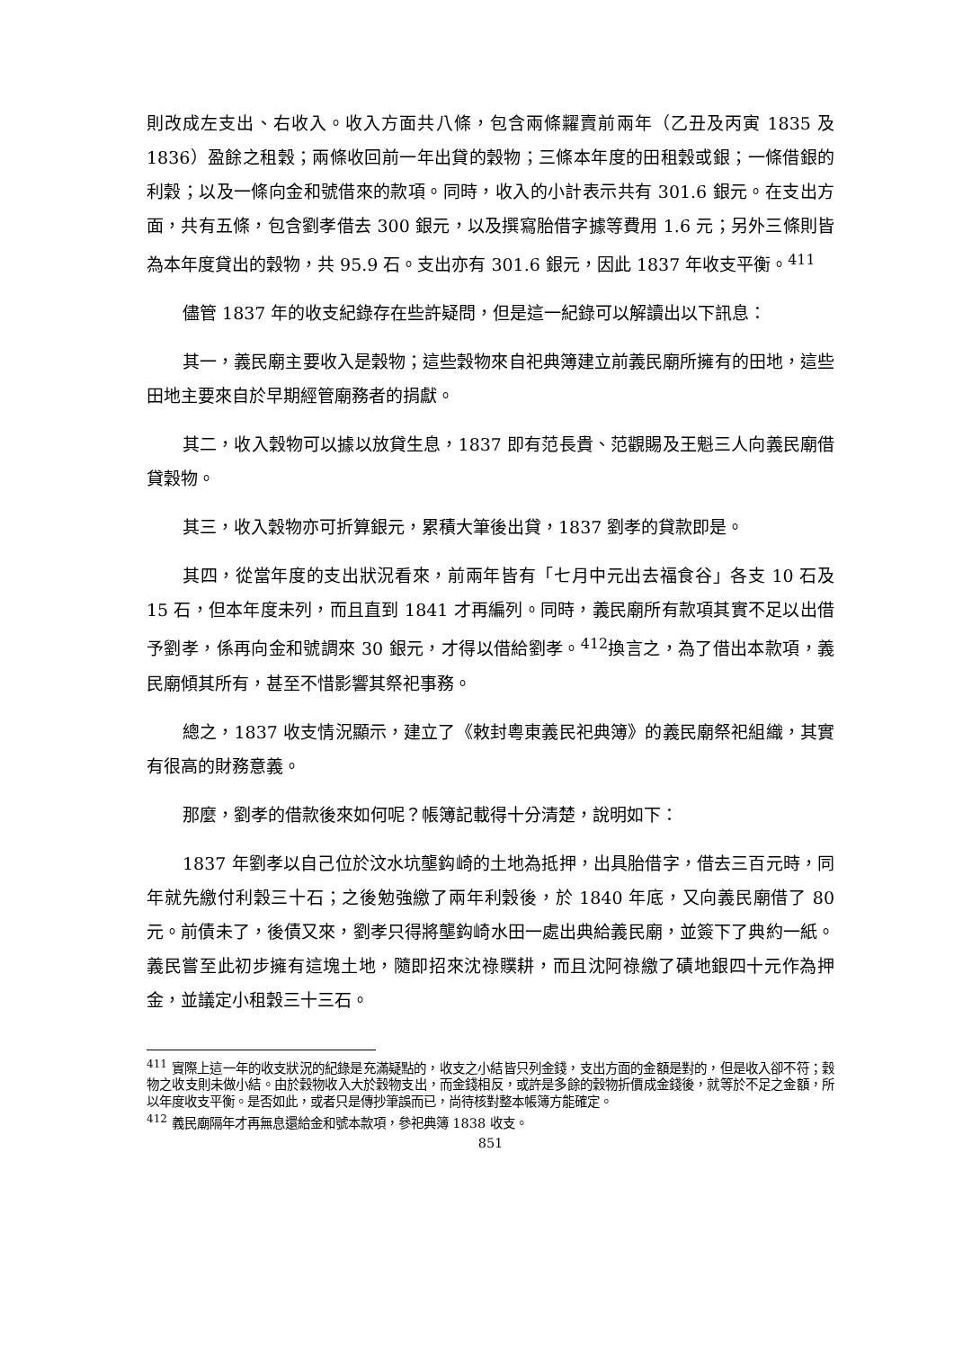則改成左支出、右收入。收入方面共八條，包含兩條糶賣前兩年（乙丑及丙寅 1835 及 1836）盈餘之租穀；兩條收回前一年出貸的穀物；三條本年度的田租穀或銀；一條借銀的利穀；以及一條向金和號借來的款項。同時，收入的小計表示共有 301.6 銀元。在支出方面，共有五條，包含劉孝借去 300 銀元，以及撰寫胎借字據等費用 1.6 元；另外三條則皆為本年度貸出的穀物，共 95.9 石。支出亦有 301.6 銀元，因此 1837 年收支平衡。<sup>411</sup>
儘管 1837 年的收支紀錄存在些許疑問，但是這一紀錄可以解讀出以下訊息：
其一，義民廟主要收入是穀物；這些穀物來自祀典簿建立前義民廟所擁有的田地，這些田地主要來自於早期經管廟務者的捐獻。
其二，收入穀物可以據以放貸生息，1837 即有范長貴、范觀賜及王魁三人向義民廟借貸穀物。
其三，收入穀物亦可折算銀元，累積大筆後出貸，1837 劉孝的貸款即是。
其四，從當年度的支出狀況看來，前兩年皆有「七月中元出去福食谷」各支 10 石及 15 石，但本年度未列，而且直到 1841 才再編列。同時，義民廟所有款項其實不足以出借予劉孝，係再向金和號調來 30 銀元，才得以借給劉孝。<sup>412</sup>換言之，為了借出本款項，義民廟傾其所有，甚至不惜影響其祭祀事務。
總之，1837 收支情況顯示，建立了《敕封粵東義民祀典簿》的義民廟祭祀組織，其實有很高的財務意義。
那麼，劉孝的借款後來如何呢？帳簿記載得十分清楚，說明如下：
1837 年劉孝以自己位於汶水坑壟鈎崎的土地為抵押，出具胎借字，借去三百元時，同年就先繳付利穀三十石；之後勉強繳了兩年利穀後，於 1840 年底，又向義民廟借了 80 元。前債未了，後債又來，劉孝只得將壟鈎崎水田一處出典給義民廟，並簽下了典約一紙。義民嘗至此初步擁有這塊土地，隨即招來沈祿贌耕，而且沈阿祿繳了磧地銀四十元作為押金，並議定小租穀三十三石。
<sup>411</sup> 實際上這一年的收支狀況的紀錄是充滿疑點的，收支之小結皆只列金錢，支出方面的金額是對的，但是收入卻不符；穀物之收支則未做小結。由於穀物收入大於穀物支出，而金錢相反，或許是多餘的穀物折價成金錢後，就等於不足之金額，所以年度收支平衡。是否如此，或者只是傳抄筆誤而已，尚待核對整本帳簿方能確定。
<sup>412</sup> 義民廟隔年才再無息還給金和號本款項，參祀典簿 1838 收支。
851